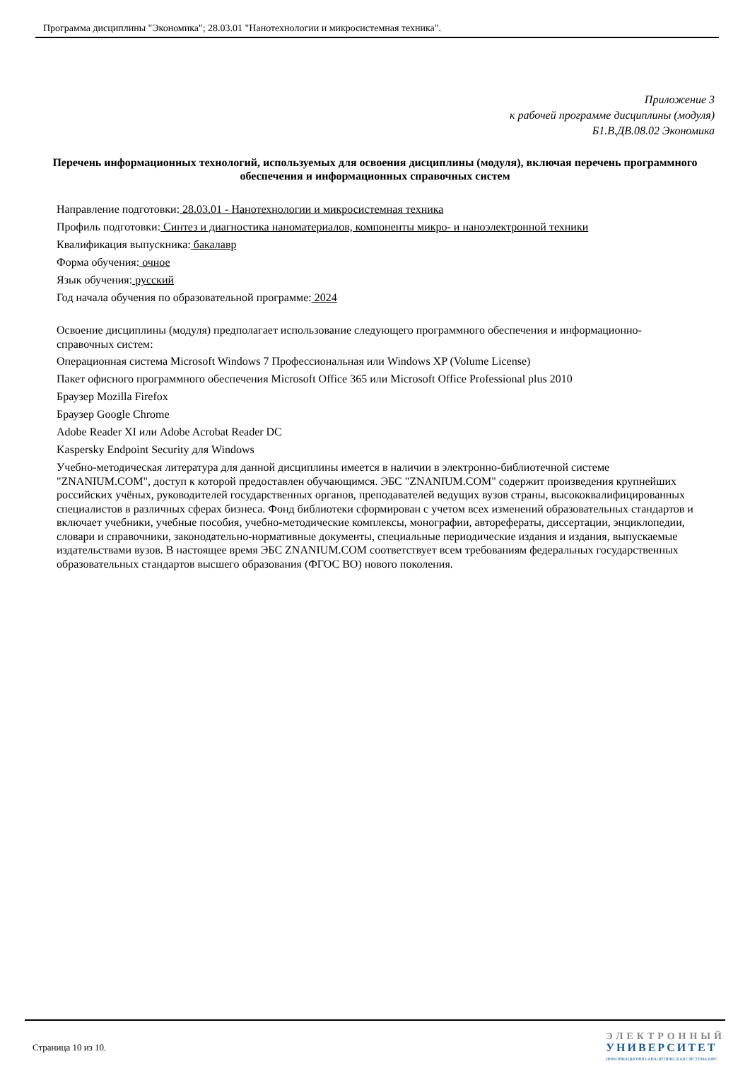Программа дисциплины "Экономика"; 28.03.01 "Нанотехнологии и микросистемная техника".
Приложение 3
к рабочей программе дисциплины (модуля)
Б1.В.ДВ.08.02 Экономика
Перечень информационных технологий, используемых для освоения дисциплины (модуля), включая перечень программного обеспечения и информационных справочных систем
Направление подготовки: 28.03.01 - Нанотехнологии и микросистемная техника
Профиль подготовки: Синтез и диагностика наноматериалов, компоненты микро- и наноэлектронной техники
Квалификация выпускника: бакалавр
Форма обучения: очное
Язык обучения: русский
Год начала обучения по образовательной программе: 2024
Освоение дисциплины (модуля) предполагает использование следующего программного обеспечения и информационно-справочных систем:
Операционная система Microsoft Windows 7 Профессиональная или Windows XP (Volume License)
Пакет офисного программного обеспечения Microsoft Office 365 или Microsoft Office Professional plus 2010
Браузер Mozilla Firefox
Браузер Google Chrome
Adobe Reader XI или Adobe Acrobat Reader DC
Kaspersky Endpoint Security для Windows
Учебно-методическая литература для данной дисциплины имеется в наличии в электронно-библиотечной системе "ZNANIUM.COM", доступ к которой предоставлен обучающимся. ЭБС "ZNANIUM.COM" содержит произведения крупнейших российских учёных, руководителей государственных органов, преподавателей ведущих вузов страны, высококвалифицированных специалистов в различных сферах бизнеса. Фонд библиотеки сформирован с учетом всех изменений образовательных стандартов и включает учебники, учебные пособия, учебно-методические комплексы, монографии, авторефераты, диссертации, энциклопедии, словари и справочники, законодательно-нормативные документы, специальные периодические издания и издания, выпускаемые издательствами вузов. В настоящее время ЭБС ZNANIUM.COM соответствует всем требованиям федеральных государственных образовательных стандартов высшего образования (ФГОС ВО) нового поколения.
Страница 10 из 10.
ЭЛЕКТРОННЫЙ
УНИВЕРСИТЕТ
ИНФОРМАЦИОННО-АНАЛИТИЧЕСКАЯ СИСТЕМА КФУ